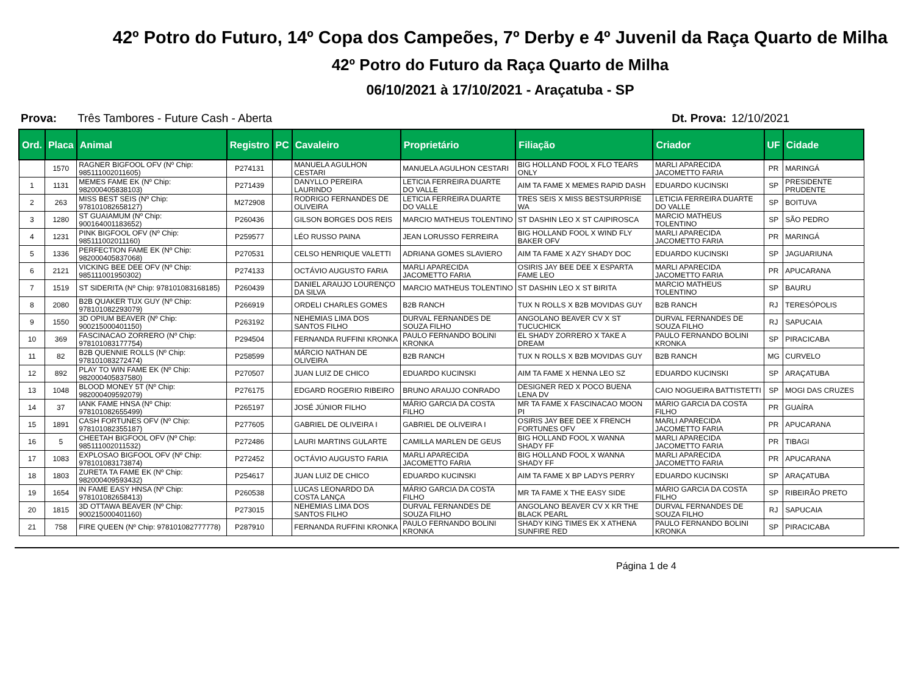42º Potro do Futuro, 14º Copa dos Campeões, 7º Derby e 4º Juvenil da Raça Quarto de Milha
42º Potro do Futuro da Raça Quarto de Milha
06/10/2021 à 17/10/2021 - Araçatuba - SP
Prova: Três Tambores - Future Cash - Aberta Dt. Prova: 12/10/2021
| Ord. | Placa | Animal | Registro | PC | Cavaleiro | Proprietário | Filiação | Criador | UF | Cidade |
| --- | --- | --- | --- | --- | --- | --- | --- | --- | --- | --- |
| | 1570 | RAGNER BIGFOOL OFV (Nº Chip: 985111002011605) | P274131 | | MANUELA AGULHON CESTARI | MANUELA AGULHON CESTARI | BIG HOLLAND FOOL X FLO TEARS ONLY | MARLI APARECIDA JACOMETTO FARIA | PR | MARINGÁ |
| 1 | 1131 | MEMES FAME EK (Nº Chip: 982000405838103) | P271439 | | DANYLLO PEREIRA LAURINDO | LETICIA FERREIRA DUARTE DO VALLE | AIM TA FAME X MEMES RAPID DASH | EDUARDO KUCINSKI | SP | PRESIDENTE PRUDENTE |
| 2 | 263 | MISS BEST SEIS (Nº Chip: 978101082658127) | M272908 | | RODRIGO FERNANDES DE OLIVEIRA | LETICIA FERREIRA DUARTE DO VALLE | TRES SEIS X MISS BESTSURPRISE WA | LETICIA FERREIRA DUARTE DO VALLE | SP | BOITUVA |
| 3 | 1280 | ST GUAIAMUM (Nº Chip: 900164001183652) | P260436 | | GILSON BORGES DOS REIS | MARCIO MATHEUS TOLENTINO | ST DASHIN LEO X ST CAIPIROSCA | MARCIO MATHEUS TOLENTINO | SP | SÃO PEDRO |
| 4 | 1231 | PINK BIGFOOL OFV (Nº Chip: 985111002011160) | P259577 | | LÉO RUSSO PAINA | JEAN LORUSSO FERREIRA | BIG HOLLAND FOOL X WIND FLY BAKER OFV | MARLI APARECIDA JACOMETTO FARIA | PR | MARINGÁ |
| 5 | 1336 | PERFECTION FAME EK (Nº Chip: 982000405837068) | P270531 | | CELSO HENRIQUE VALETTI | ADRIANA GOMES SLAVIERO | AIM TA FAME X AZY SHADY DOC | EDUARDO KUCINSKI | SP | JAGUARIUNA |
| 6 | 2121 | VICKING BEE DEE OFV (Nº Chip: 985111001950302) | P274133 | | OCTÁVIO AUGUSTO FARIA | MARLI APARECIDA JACOMETTO FARIA | OSIRIS JAY BEE DEE X ESPARTA FAME LEO | MARLI APARECIDA JACOMETTO FARIA | PR | APUCARANA |
| 7 | 1519 | ST SIDERITA (Nº Chip: 978101083168185) | P260439 | | DANIEL ARAUJO LOURENÇO DA SILVA | MARCIO MATHEUS TOLENTINO | ST DASHIN LEO X ST BIRITA | MARCIO MATHEUS TOLENTINO | SP | BAURU |
| 8 | 2080 | B2B QUAKER TUX GUY (Nº Chip: 978101082293079) | P266919 | | ORDELI CHARLES GOMES | B2B RANCH | TUX N ROLLS X B2B MOVIDAS GUY | B2B RANCH | RJ | TERESÓPOLIS |
| 9 | 1550 | 3D OPIUM BEAVER (Nº Chip: 900215000401150) | P263192 | | NEHEMIAS LIMA DOS SANTOS FILHO | DURVAL FERNANDES DE SOUZA FILHO | ANGOLANO BEAVER CV X ST TUCUCHICK | DURVAL FERNANDES DE SOUZA FILHO | RJ | SAPUCAIA |
| 10 | 369 | FASCINACAO ZORRERO (Nº Chip: 978101083177754) | P294504 | | FERNANDA RUFFINI KRONKA | PAULO FERNANDO BOLINI KRONKA | EL SHADY ZORRERO X TAKE A DREAM | PAULO FERNANDO BOLINI KRONKA | SP | PIRACICABA |
| 11 | 82 | B2B QUENNIE ROLLS (Nº Chip: 978101083272474) | P258599 | | MÁRCIO NATHAN DE OLIVEIRA | B2B RANCH | TUX N ROLLS X B2B MOVIDAS GUY | B2B RANCH | MG | CURVELO |
| 12 | 892 | PLAY TO WIN FAME EK (Nº Chip: 982000405837580) | P270507 | | JUAN LUIZ DE CHICO | EDUARDO KUCINSKI | AIM TA FAME X HENNA LEO SZ | EDUARDO KUCINSKI | SP | ARAÇATUBA |
| 13 | 1048 | BLOOD MONEY 5T (Nº Chip: 982000409592079) | P276175 | | EDGARD ROGERIO RIBEIRO | BRUNO ARAUJO CONRADO | DESIGNER RED X POCO BUENA LENA DV | CAIO NOGUEIRA BATTISTETTI | SP | MOGI DAS CRUZES |
| 14 | 37 | IANK FAME HNSA (Nº Chip: 978101082655499) | P265197 | | JOSÉ JÚNIOR FILHO | MÁRIO GARCIA DA COSTA FILHO | MR TA FAME X FASCINACAO MOON PI | MÁRIO GARCIA DA COSTA FILHO | PR | GUAÍRA |
| 15 | 1891 | CASH FORTUNES OFV (Nº Chip: 978101082355187) | P277605 | | GABRIEL DE OLIVEIRA I | GABRIEL DE OLIVEIRA I | OSIRIS JAY BEE DEE X FRENCH FORTUNES OFV | MARLI APARECIDA JACOMETTO FARIA | PR | APUCARANA |
| 16 | 5 | CHEETAH BIGFOOL OFV (Nº Chip: 985111002011532) | P272486 | | LAURI MARTINS GULARTE | CAMILLA MARLEN DE GEUS | BIG HOLLAND FOOL X WANNA SHADY FF | MARLI APARECIDA JACOMETTO FARIA | PR | TIBAGI |
| 17 | 1083 | EXPLOSAO BIGFOOL OFV (Nº Chip: 978101083173874) | P272452 | | OCTÁVIO AUGUSTO FARIA | MARLI APARECIDA JACOMETTO FARIA | BIG HOLLAND FOOL X WANNA SHADY FF | MARLI APARECIDA JACOMETTO FARIA | PR | APUCARANA |
| 18 | 1803 | ZURETA TA FAME EK (Nº Chip: 982000409593432) | P254617 | | JUAN LUIZ DE CHICO | EDUARDO KUCINSKI | AIM TA FAME X BP LADYS PERRY | EDUARDO KUCINSKI | SP | ARAÇATUBA |
| 19 | 1654 | IN FAME EASY HNSA (Nº Chip: 978101082658413) | P260538 | | LUCAS LEONARDO DA COSTA LANÇA | MÁRIO GARCIA DA COSTA FILHO | MR TA FAME X THE EASY SIDE | MÁRIO GARCIA DA COSTA FILHO | SP | RIBEIRÃO PRETO |
| 20 | 1815 | 3D OTTAWA BEAVER (Nº Chip: 900215000401160) | P273015 | | NEHEMIAS LIMA DOS SANTOS FILHO | DURVAL FERNANDES DE SOUZA FILHO | ANGOLANO BEAVER CV X KR THE BLACK PEARL | DURVAL FERNANDES DE SOUZA FILHO | RJ | SAPUCAIA |
| 21 | 758 | FIRE QUEEN (Nº Chip: 978101082777778) | P287910 | | FERNANDA RUFFINI KRONKA | PAULO FERNANDO BOLINI KRONKA | SHADY KING TIMES EK X ATHENA SUNFIRE RED | PAULO FERNANDO BOLINI KRONKA | SP | PIRACICABA |
Página 1 de 4